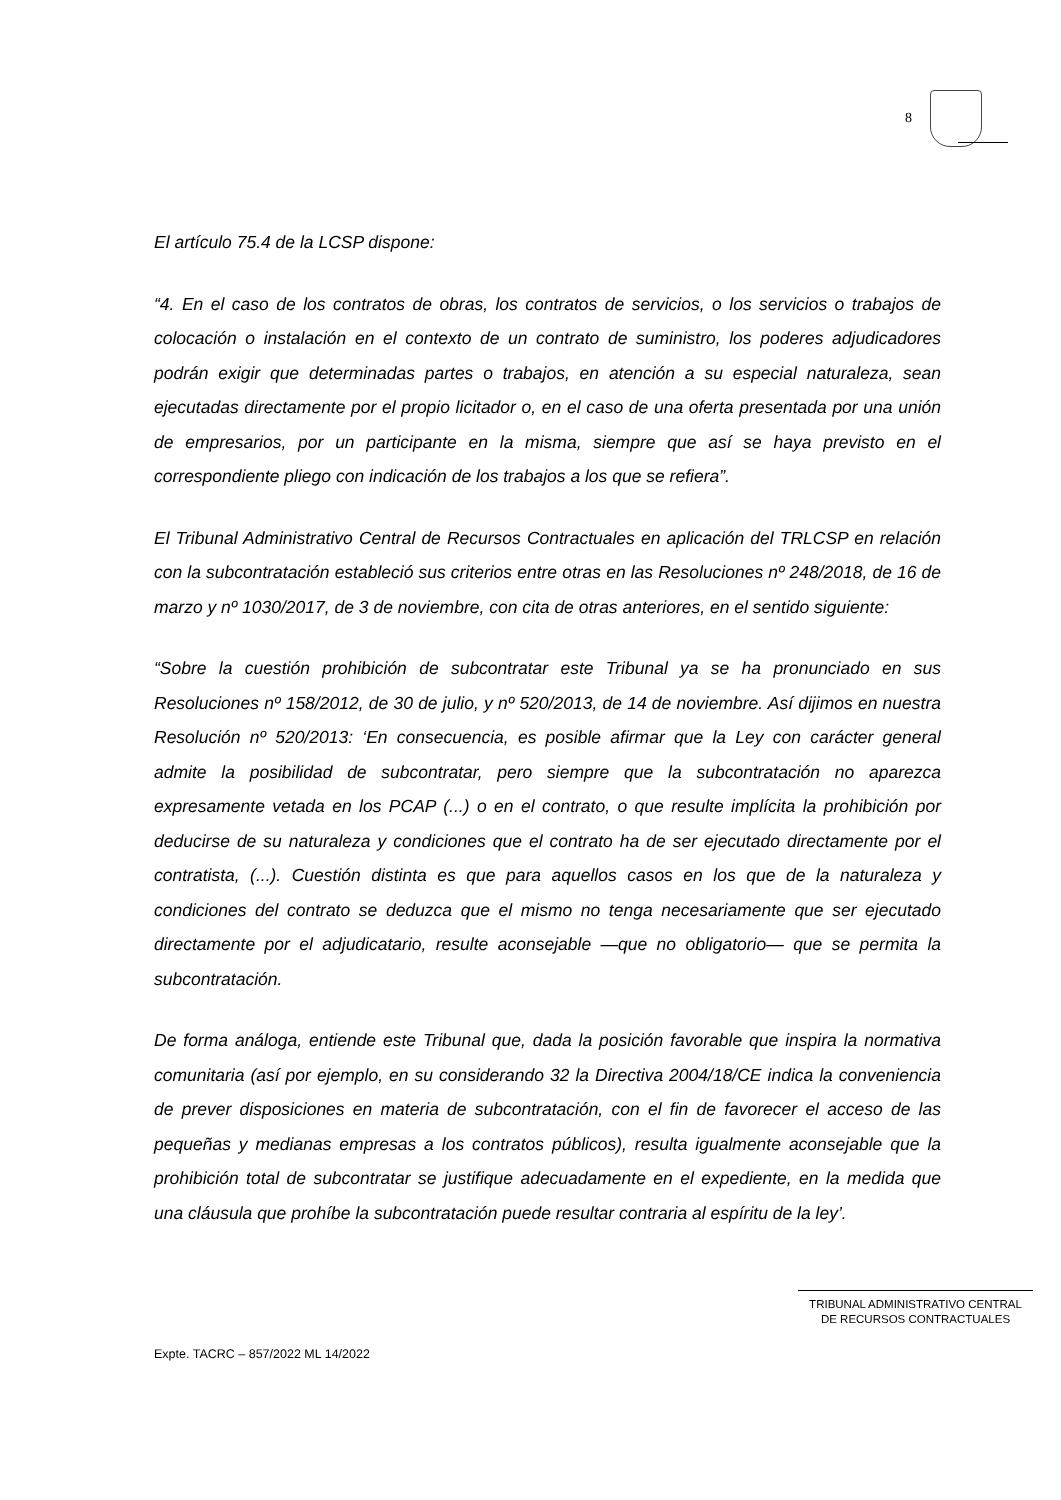8
El artículo 75.4 de la LCSP dispone:
“4. En el caso de los contratos de obras, los contratos de servicios, o los servicios o trabajos de colocación o instalación en el contexto de un contrato de suministro, los poderes adjudicadores podrán exigir que determinadas partes o trabajos, en atención a su especial naturaleza, sean ejecutadas directamente por el propio licitador o, en el caso de una oferta presentada por una unión de empresarios, por un participante en la misma, siempre que así se haya previsto en el correspondiente pliego con indicación de los trabajos a los que se refiera”.
El Tribunal Administrativo Central de Recursos Contractuales en aplicación del TRLCSP en relación con la subcontratación estableció sus criterios entre otras en las Resoluciones nº 248/2018, de 16 de marzo y nº 1030/2017, de 3 de noviembre, con cita de otras anteriores, en el sentido siguiente:
“Sobre la cuestión prohibición de subcontratar este Tribunal ya se ha pronunciado en sus Resoluciones nº 158/2012, de 30 de julio, y nº 520/2013, de 14 de noviembre. Así dijimos en nuestra Resolución nº 520/2013: ‘En consecuencia, es posible afirmar que la Ley con carácter general admite la posibilidad de subcontratar, pero siempre que la subcontratación no aparezca expresamente vetada en los PCAP (...) o en el contrato, o que resulte implícita la prohibición por deducirse de su naturaleza y condiciones que el contrato ha de ser ejecutado directamente por el contratista, (...). Cuestión distinta es que para aquellos casos en los que de la naturaleza y condiciones del contrato se deduzca que el mismo no tenga necesariamente que ser ejecutado directamente por el adjudicatario, resulte aconsejable —que no obligatorio— que se permita la subcontratación.
De forma análoga, entiende este Tribunal que, dada la posición favorable que inspira la normativa comunitaria (así por ejemplo, en su considerando 32 la Directiva 2004/18/CE indica la conveniencia de prever disposiciones en materia de subcontratación, con el fin de favorecer el acceso de las pequeñas y medianas empresas a los contratos públicos), resulta igualmente aconsejable que la prohibición total de subcontratar se justifique adecuadamente en el expediente, en la medida que una cláusula que prohíbe la subcontratación puede resultar contraria al espíritu de la ley’.
TRIBUNAL ADMINISTRATIVO CENTRAL
DE RECURSOS CONTRACTUALES
Expte. TACRC – 857/2022 ML 14/2022